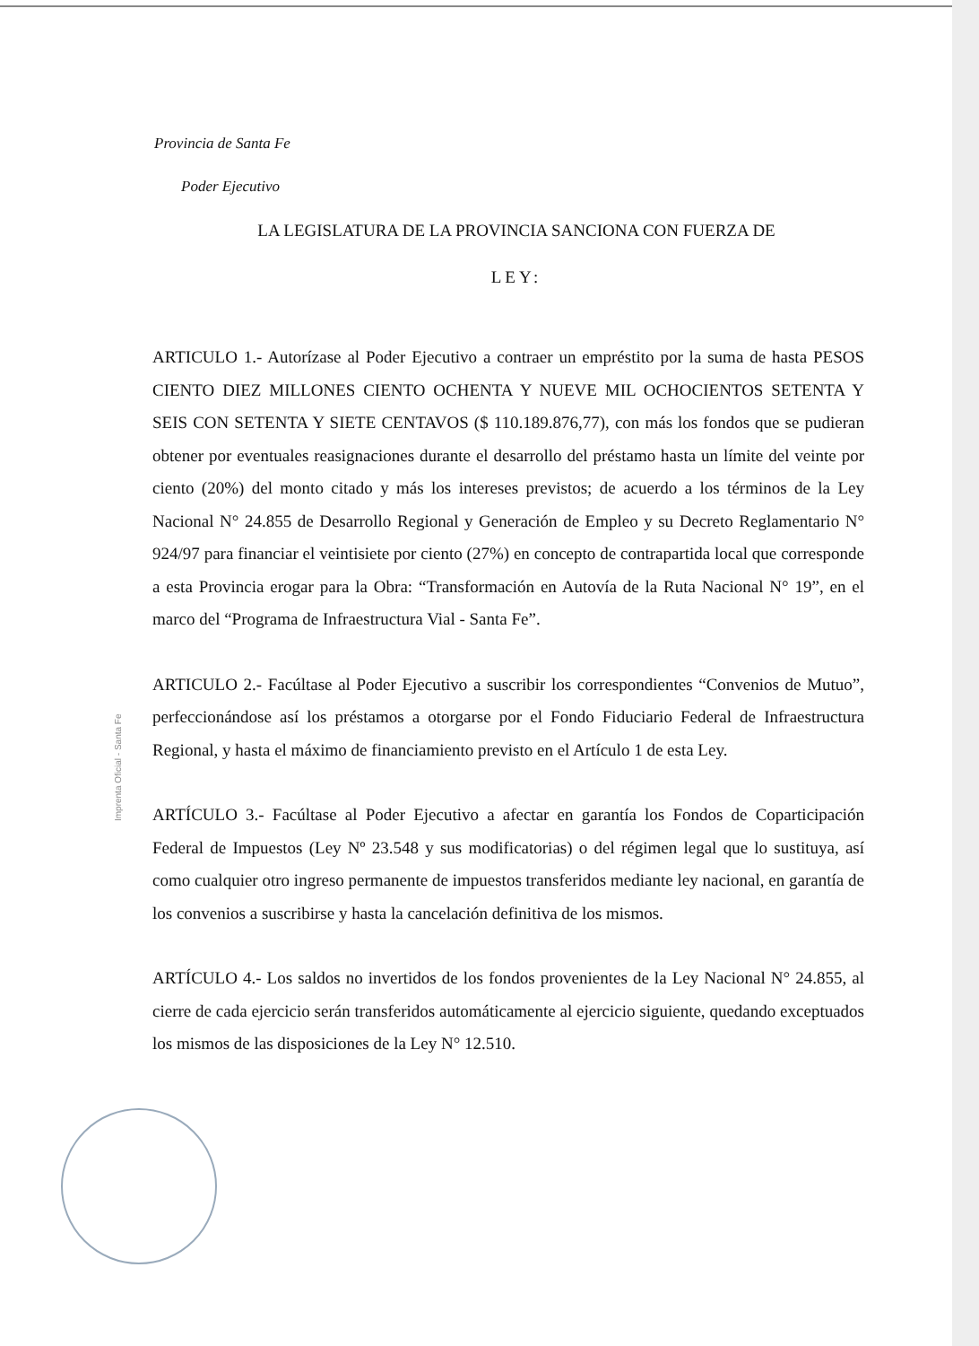Provincia de Santa Fe
Poder Ejecutivo
LA LEGISLATURA DE LA PROVINCIA SANCIONA CON FUERZA DE
LEY:
ARTICULO 1.- Autorízase al Poder Ejecutivo a contraer un empréstito por la suma de hasta PESOS CIENTO DIEZ MILLONES CIENTO OCHENTA Y NUEVE MIL OCHOCIENTOS SETENTA Y SEIS CON SETENTA Y SIETE CENTAVOS ($ 110.189.876,77), con más los fondos que se pudieran obtener por eventuales reasignaciones durante el desarrollo del préstamo hasta un límite del veinte por ciento (20%) del monto citado y más los intereses previstos; de acuerdo a los términos de la Ley Nacional N° 24.855 de Desarrollo Regional y Generación de Empleo y su Decreto Reglamentario N° 924/97 para financiar el veintisiete por ciento (27%) en concepto de contrapartida local que corresponde a esta Provincia erogar para la Obra: “Transformación en Autovía de la Ruta Nacional N° 19”, en el marco del “Programa de Infraestructura Vial - Santa Fe”.
ARTICULO 2.- Facúltase al Poder Ejecutivo a suscribir los correspondientes “Convenios de Mutuo”, perfeccionándose así los préstamos a otorgarse por el Fondo Fiduciario Federal de Infraestructura Regional, y hasta el máximo de financiamiento previsto en el Artículo 1 de esta Ley.
ARTÍCULO 3.- Facúltase al Poder Ejecutivo a afectar en garantía los Fondos de Coparticipación Federal de Impuestos (Ley Nº 23.548 y sus modificatorias) o del régimen legal que lo sustituya, así como cualquier otro ingreso permanente de impuestos transferidos mediante ley nacional, en garantía de los convenios a suscribirse y hasta la cancelación definitiva de los mismos.
ARTÍCULO 4.- Los saldos no invertidos de los fondos provenientes de la Ley Nacional N° 24.855, al cierre de cada ejercicio serán transferidos automáticamente al ejercicio siguiente, quedando exceptuados los mismos de las disposiciones de la Ley N° 12.510.
Imprenta Oficial - Santa Fe